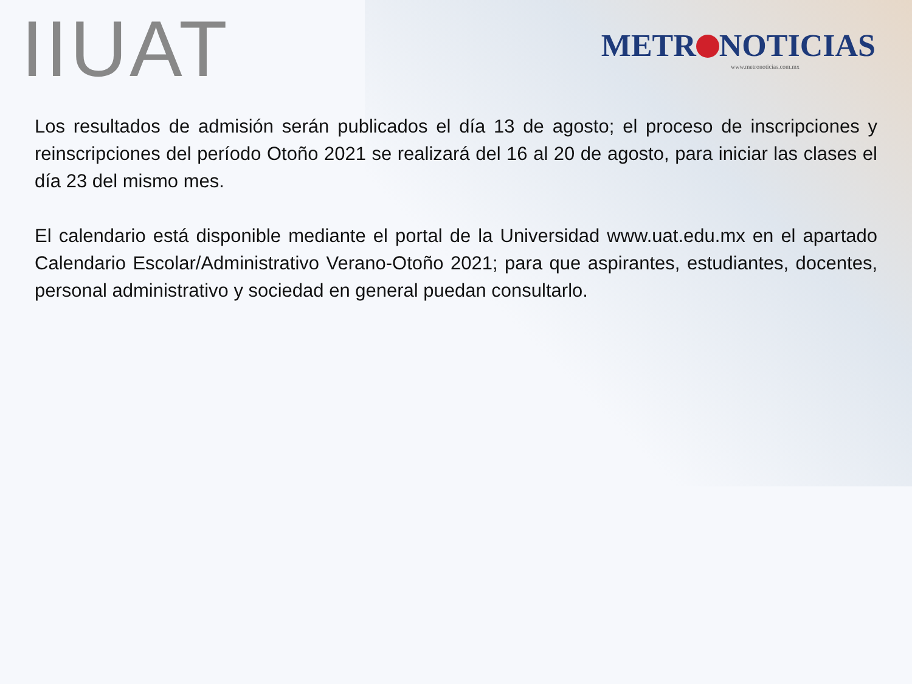IIUAT
METR NOTICIAS
www.metronoticias.com.mx
Los resultados de admisión serán publicados el día 13 de agosto; el proceso de inscripciones y reinscripciones del período Otoño 2021 se realizará del 16 al 20 de agosto, para iniciar las clases el día 23 del mismo mes.
El calendario está disponible mediante el portal de la Universidad www.uat.edu.mx en el apartado Calendario Escolar/Administrativo Verano-Otoño 2021; para que aspirantes, estudiantes, docentes, personal administrativo y sociedad en general puedan consultarlo.